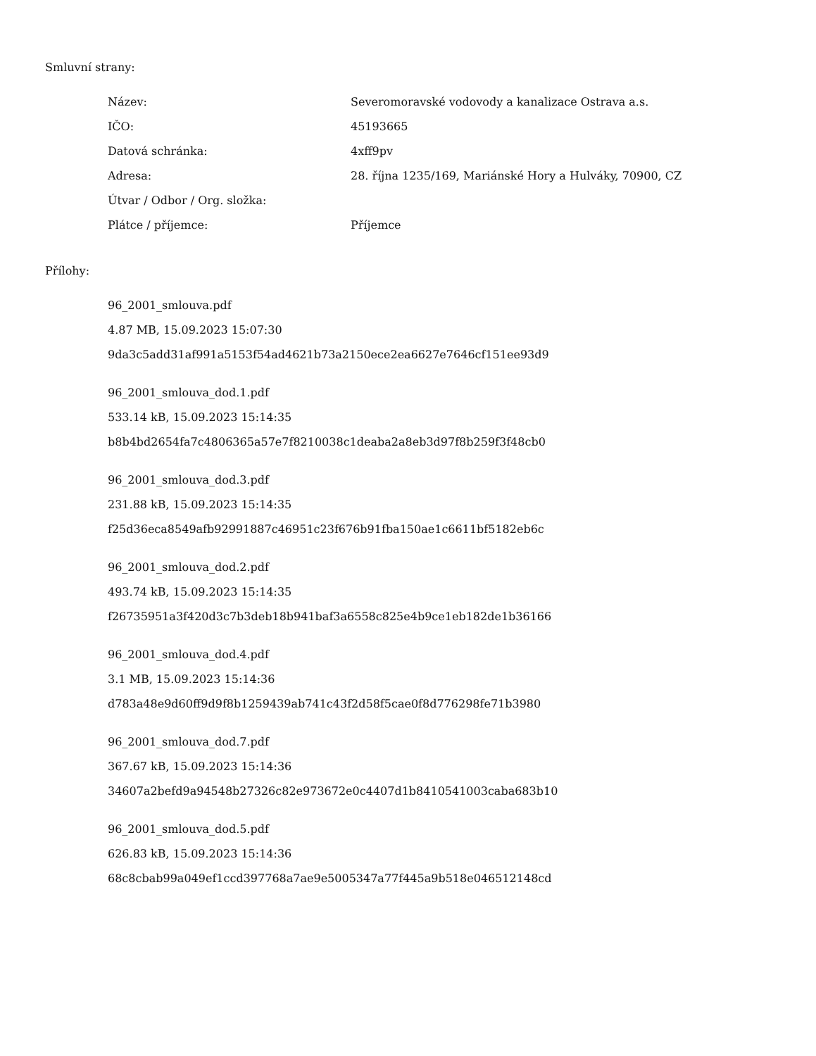Smluvní strany:
| Název: | Severomoravské vodovody a kanalizace Ostrava a.s. |
| IČO: | 45193665 |
| Datová schránka: | 4xff9pv |
| Adresa: | 28. října 1235/169, Mariánské Hory a Hulváky, 70900, CZ |
| Útvar / Odbor / Org. složka: | |
| Plátce / příjemce: | Příjemce |
Přílohy:
96_2001_smlouva.pdf
4.87 MB, 15.09.2023 15:07:30
9da3c5add31af991a5153f54ad4621b73a2150ece2ea6627e7646cf151ee93d9
96_2001_smlouva_dod.1.pdf
533.14 kB, 15.09.2023 15:14:35
b8b4bd2654fa7c4806365a57e7f8210038c1deaba2a8eb3d97f8b259f3f48cb0
96_2001_smlouva_dod.3.pdf
231.88 kB, 15.09.2023 15:14:35
f25d36eca8549afb92991887c46951c23f676b91fba150ae1c6611bf5182eb6c
96_2001_smlouva_dod.2.pdf
493.74 kB, 15.09.2023 15:14:35
f26735951a3f420d3c7b3deb18b941baf3a6558c825e4b9ce1eb182de1b36166
96_2001_smlouva_dod.4.pdf
3.1 MB, 15.09.2023 15:14:36
d783a48e9d60ff9d9f8b1259439ab741c43f2d58f5cae0f8d776298fe71b3980
96_2001_smlouva_dod.7.pdf
367.67 kB, 15.09.2023 15:14:36
34607a2befd9a94548b27326c82e973672e0c4407d1b8410541003caba683b10
96_2001_smlouva_dod.5.pdf
626.83 kB, 15.09.2023 15:14:36
68c8cbab99a049ef1ccd397768a7ae9e5005347a77f445a9b518e046512148cd